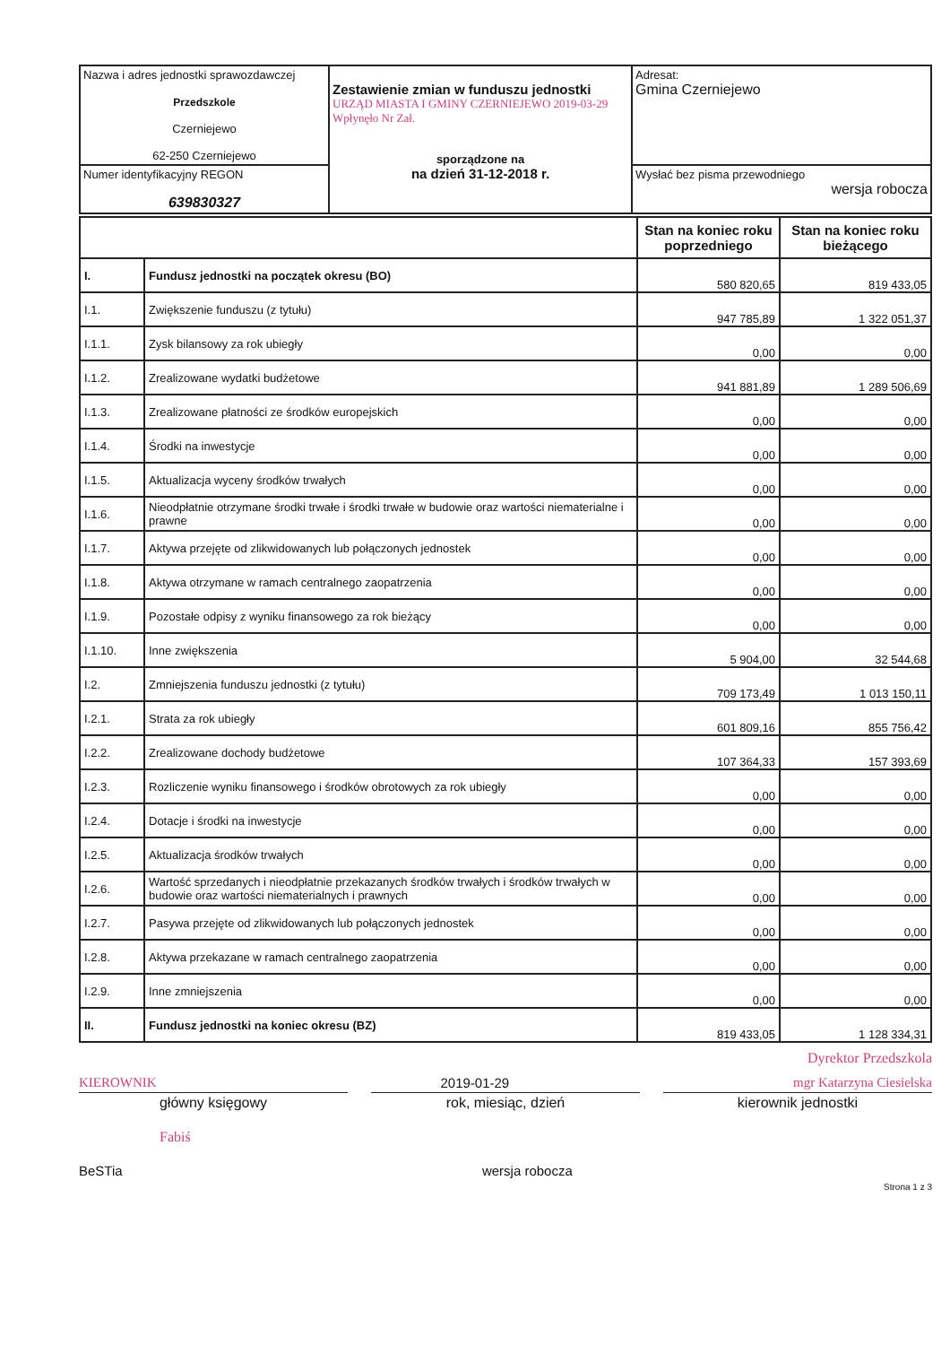| Nazwa i adres jednostki sprawozdawczej Przedszkole Czerniejewo 62-250 Czerniejewo | Zestawienie zmian w funduszu jednostki URZĄD MIASTA I GMINY CZERNIEJEWO 2019-03-29 Wpłynęło Nr Zał. sporządzone na na dzień 31-12-2018 r. | Adresat: Gmina Czerniejewo |
| Numer identyfikacyjny REGON 639830327 | | Wysłać bez pisma przewodniego wersja robocza |
| | | Stan na koniec roku poprzedniego | Stan na koniec roku bieżącego |
| I. | Fundusz jednostki na początek okresu (BO) | 580 820,65 | 819 433,05 |
| I.1. | Zwiększenie funduszu (z tytułu) | 947 785,89 | 1 322 051,37 |
| I.1.1. | Zysk bilansowy za rok ubiegły | 0,00 | 0,00 |
| I.1.2. | Zrealizowane wydatki budżetowe | 941 881,89 | 1 289 506,69 |
| I.1.3. | Zrealizowane płatności ze środków europejskich | 0,00 | 0,00 |
| I.1.4. | Środki na inwestycje | 0,00 | 0,00 |
| I.1.5. | Aktualizacja wyceny środków trwałych | 0,00 | 0,00 |
| I.1.6. | Nieodpłatnie otrzymane środki trwałe i środki trwałe w budowie oraz wartości niematerialne i prawne | 0,00 | 0,00 |
| I.1.7. | Aktywa przejęte od zlikwidowanych lub połączonych jednostek | 0,00 | 0,00 |
| I.1.8. | Aktywa otrzymane w ramach centralnego zaopatrzenia | 0,00 | 0,00 |
| I.1.9. | Pozostałe odpisy z wyniku finansowego za rok bieżący | 0,00 | 0,00 |
| I.1.10. | Inne zwiększenia | 5 904,00 | 32 544,68 |
| I.2. | Zmniejszenia funduszu jednostki (z tytułu) | 709 173,49 | 1 013 150,11 |
| I.2.1. | Strata za rok ubiegły | 601 809,16 | 855 756,42 |
| I.2.2. | Zrealizowane dochody budżetowe | 107 364,33 | 157 393,69 |
| I.2.3. | Rozliczenie wyniku finansowego i środków obrotowych za rok ubiegły | 0,00 | 0,00 |
| I.2.4. | Dotacje i środki na inwestycje | 0,00 | 0,00 |
| I.2.5. | Aktualizacja środków trwałych | 0,00 | 0,00 |
| I.2.6. | Wartość sprzedanych i nieodpłatnie przekazanych środków trwałych i środków trwałych w budowie oraz wartości niematerialnych i prawnych | 0,00 | 0,00 |
| I.2.7. | Pasywa przejęte od zlikwidowanych lub połączonych jednostek | 0,00 | 0,00 |
| I.2.8. | Aktywa przekazane w ramach centralnego zaopatrzenia | 0,00 | 0,00 |
| I.2.9. | Inne zmniejszenia | 0,00 | 0,00 |
| II. | Fundusz jednostki na koniec okresu (BZ) | 819 433,05 | 1 128 334,31 |
Dyrektor Przedszkola
KIEROWNIK 2019-01-29 mgr Katarzyna Ciesielska
główny księgowy rok, miesiąc, dzień kierownik jednostki
Fabiś
BeSTia wersja robocza
Strona 1 z 3